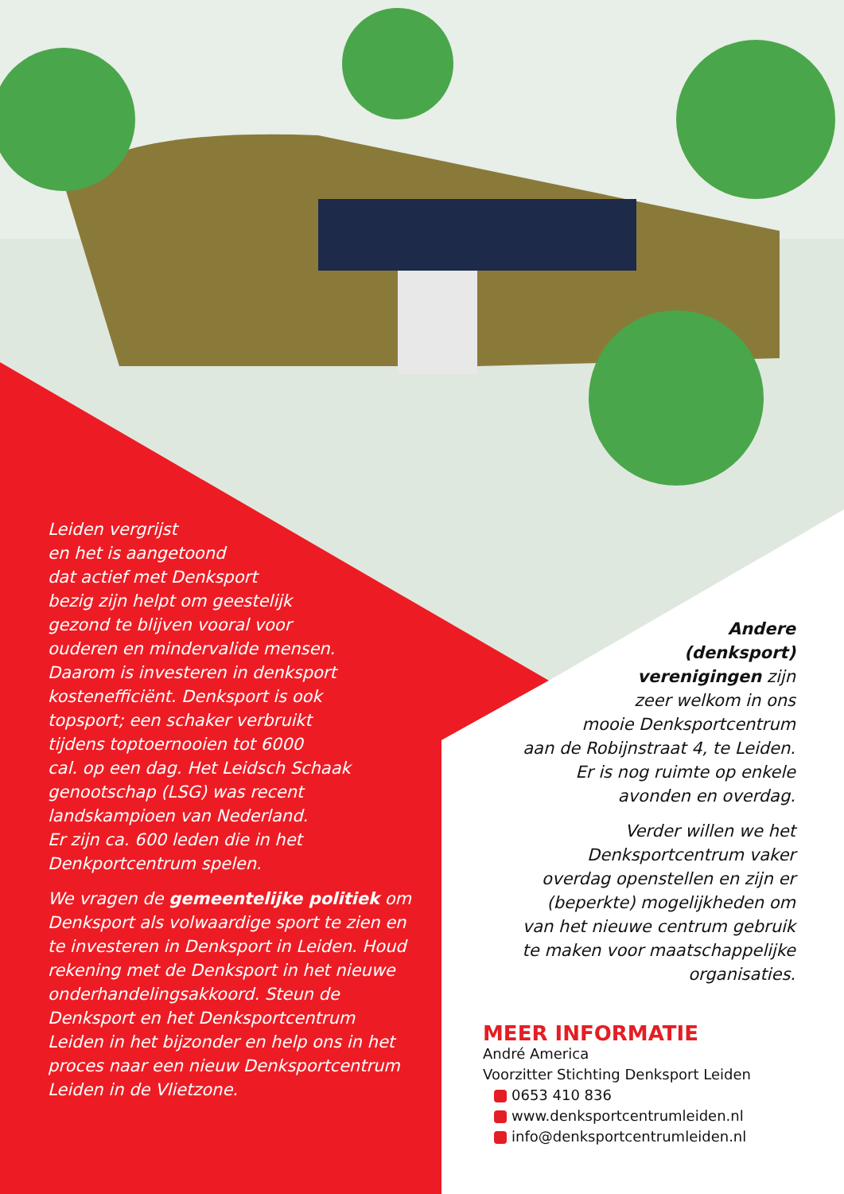Leiden vergrijst
en het is aangetoond
dat actief met Denksport
bezig zijn helpt om geestelijk
gezond te blijven vooral voor
ouderen en mindervalide mensen.
Daarom is investeren in denksport
kostenefficiënt. Denksport is ook
topsport; een schaker verbruikt
tijdens toptoernooien tot 6000
cal. op een dag. Het Leidsch Schaak
genootschap (LSG) was recent
landskampioen van Nederland.
Er zijn ca. 600 leden die in het
Denkportcentrum spelen.
We vragen de gemeentelijke politiek om Denksport als volwaardige sport te zien en te investeren in Denksport in Leiden. Houd rekening met de Denksport in het nieuwe onderhandelingsakkoord. Steun de Denksport en het Denksportcentrum Leiden in het bijzonder en help ons in het proces naar een nieuw Denksportcentrum Leiden in de Vlietzone.
Andere
(denksport)
verenigingen zijn
zeer welkom in ons
mooie Denksportcentrum
aan de Robijnstraat 4, te Leiden.
Er is nog ruimte op enkele
avonden en overdag.
Verder willen we het
Denksportcentrum vaker
overdag openstellen en zijn er
(beperkte) mogelijkheden om
van het nieuwe centrum gebruik
te maken voor maatschappelijke
organisaties.
MEER INFORMATIE
André America
Voorzitter Stichting Denksport Leiden
0653 410 836
www.denksportcentrumleiden.nl
info@denksportcentrumleiden.nl